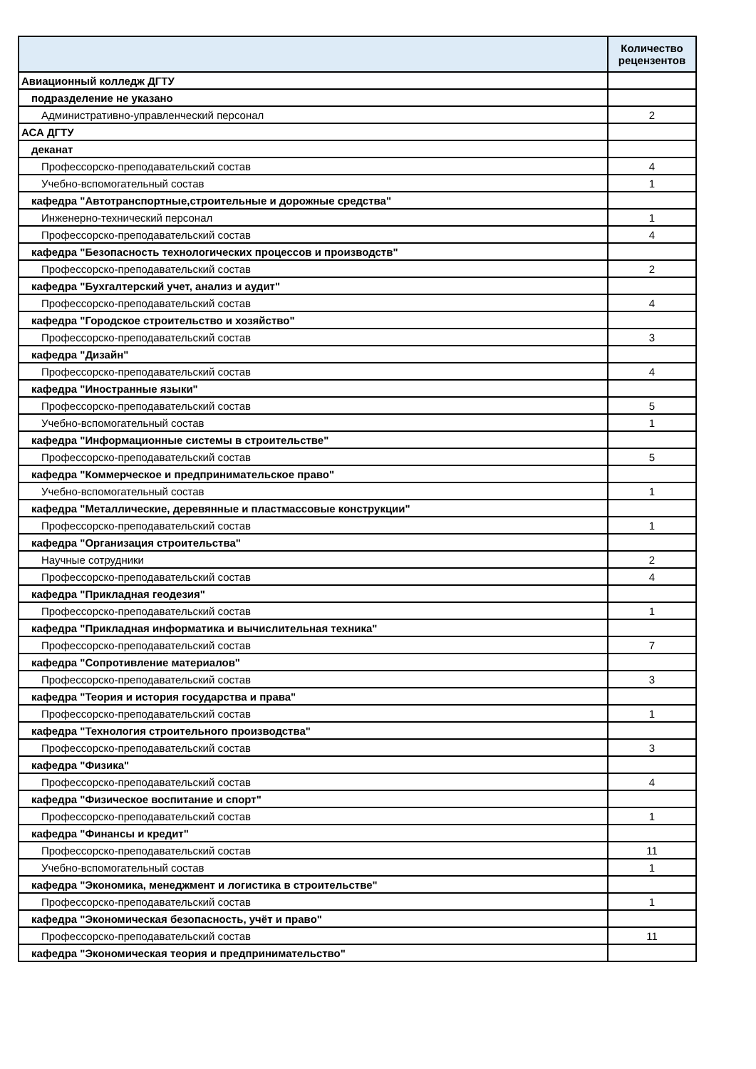| | Количество рецензентов |
| --- | --- |
| Авиационный колледж ДГТУ | |
| подразделение не указано | |
| Административно-управленческий персонал | 2 |
| АСА ДГТУ | |
| деканат | |
| Профессорско-преподавательский состав | 4 |
| Учебно-вспомогательный состав | 1 |
| кафедра "Автотранспортные,строительные и дорожные средства" | |
| Инженерно-технический персонал | 1 |
| Профессорско-преподавательский состав | 4 |
| кафедра "Безопасность технологических процессов и производств" | |
| Профессорско-преподавательский состав | 2 |
| кафедра "Бухгалтерский учет, анализ и аудит" | |
| Профессорско-преподавательский состав | 4 |
| кафедра "Городское строительство и хозяйство" | |
| Профессорско-преподавательский состав | 3 |
| кафедра "Дизайн" | |
| Профессорско-преподавательский состав | 4 |
| кафедра "Иностранные языки" | |
| Профессорско-преподавательский состав | 5 |
| Учебно-вспомогательный состав | 1 |
| кафедра "Информационные системы в строительстве" | |
| Профессорско-преподавательский состав | 5 |
| кафедра "Коммерческое и предпринимательское право" | |
| Учебно-вспомогательный состав | 1 |
| кафедра "Металлические, деревянные и пластмассовые конструкции" | |
| Профессорско-преподавательский состав | 1 |
| кафедра "Организация строительства" | |
| Научные сотрудники | 2 |
| Профессорско-преподавательский состав | 4 |
| кафедра "Прикладная геодезия" | |
| Профессорско-преподавательский состав | 1 |
| кафедра "Прикладная информатика и вычислительная техника" | |
| Профессорско-преподавательский состав | 7 |
| кафедра "Сопротивление материалов" | |
| Профессорско-преподавательский состав | 3 |
| кафедра "Теория и история государства и права" | |
| Профессорско-преподавательский состав | 1 |
| кафедра "Технология строительного производства" | |
| Профессорско-преподавательский состав | 3 |
| кафедра "Физика" | |
| Профессорско-преподавательский состав | 4 |
| кафедра "Физическое воспитание и спорт" | |
| Профессорско-преподавательский состав | 1 |
| кафедра "Финансы и кредит" | |
| Профессорско-преподавательский состав | 11 |
| Учебно-вспомогательный состав | 1 |
| кафедра "Экономика, менеджмент и логистика в строительстве" | |
| Профессорско-преподавательский состав | 1 |
| кафедра "Экономическая безопасность, учёт и право" | |
| Профессорско-преподавательский состав | 11 |
| кафедра "Экономическая теория и предпринимательство" | |